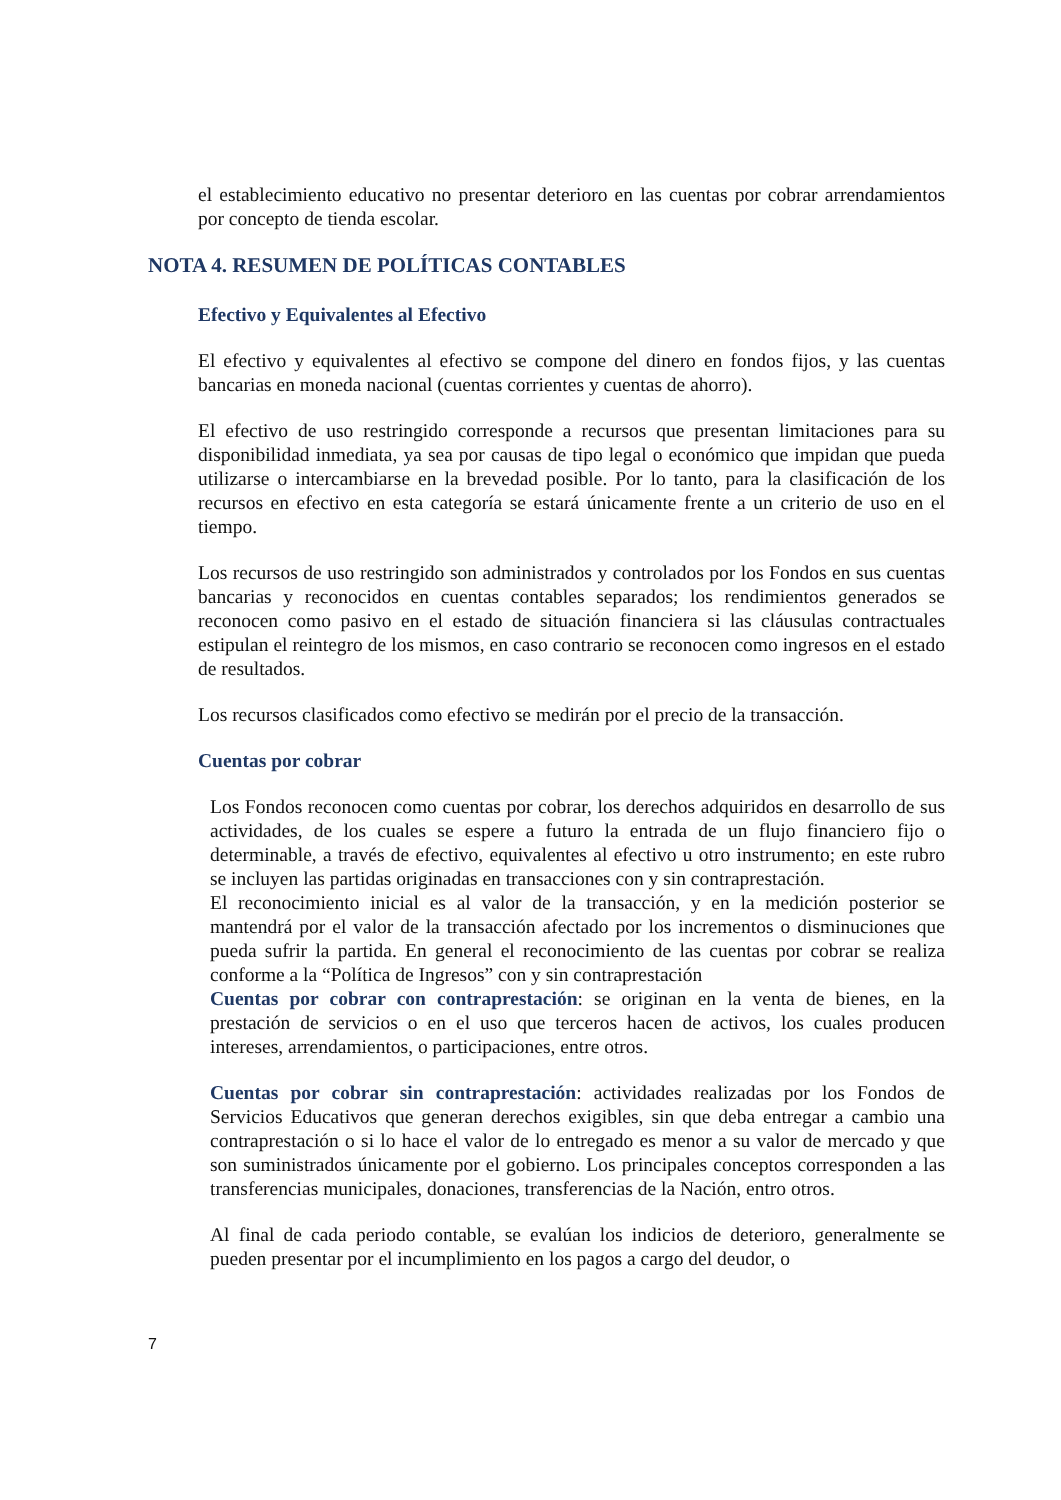el establecimiento educativo no presentar deterioro en las cuentas por cobrar arrendamientos por concepto de tienda escolar.
NOTA 4. RESUMEN DE POLÍTICAS CONTABLES
Efectivo y Equivalentes al Efectivo
El efectivo y equivalentes al efectivo se compone del dinero en fondos fijos, y las cuentas bancarias en moneda nacional (cuentas corrientes y cuentas de ahorro).
El efectivo de uso restringido corresponde a recursos que presentan limitaciones para su disponibilidad inmediata, ya sea por causas de tipo legal o económico que impidan que pueda utilizarse o intercambiarse en la brevedad posible. Por lo tanto, para la clasificación de los recursos en efectivo en esta categoría se estará únicamente frente a un criterio de uso en el tiempo.
Los recursos de uso restringido son administrados y controlados por los Fondos en sus cuentas bancarias y reconocidos en cuentas contables separados; los rendimientos generados se reconocen como pasivo en el estado de situación financiera si las cláusulas contractuales estipulan el reintegro de los mismos, en caso contrario se reconocen como ingresos en el estado de resultados.
Los recursos clasificados como efectivo se medirán por el precio de la transacción.
Cuentas por cobrar
Los Fondos reconocen como cuentas por cobrar, los derechos adquiridos en desarrollo de sus actividades, de los cuales se espere a futuro la entrada de un flujo financiero fijo o determinable, a través de efectivo, equivalentes al efectivo u otro instrumento; en este rubro se incluyen las partidas originadas en transacciones con y sin contraprestación.
El reconocimiento inicial es al valor de la transacción, y en la medición posterior se mantendrá por el valor de la transacción afectado por los incrementos o disminuciones que pueda sufrir la partida. En general el reconocimiento de las cuentas por cobrar se realiza conforme a la “Política de Ingresos” con y sin contraprestación
Cuentas por cobrar con contraprestación: se originan en la venta de bienes, en la prestación de servicios o en el uso que terceros hacen de activos, los cuales producen intereses, arrendamientos, o participaciones, entre otros.
Cuentas por cobrar sin contraprestación: actividades realizadas por los Fondos de Servicios Educativos que generan derechos exigibles, sin que deba entregar a cambio una contraprestación o si lo hace el valor de lo entregado es menor a su valor de mercado y que son suministrados únicamente por el gobierno. Los principales conceptos corresponden a las transferencias municipales, donaciones, transferencias de la Nación, entro otros.
Al final de cada periodo contable, se evalúan los indicios de deterioro, generalmente se pueden presentar por el incumplimiento en los pagos a cargo del deudor, o
7